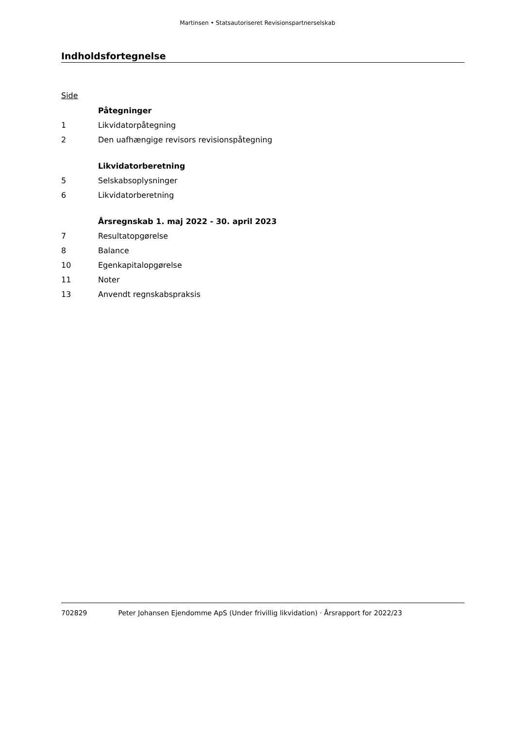Martinsen • Statsautoriseret Revisionspartnerselskab
Indholdsfortegnelse
Side
| | Påtegninger |
| 1 | Likvidatorpåtegning |
| 2 | Den uafhængige revisors revisionspåtegning |
| | Likvidatorberetning |
| 5 | Selskabsoplysninger |
| 6 | Likvidatorberetning |
| | Årsregnskab 1. maj 2022 - 30. april 2023 |
| 7 | Resultatopgørelse |
| 8 | Balance |
| 10 | Egenkapitalopgørelse |
| 11 | Noter |
| 13 | Anvendt regnskabspraksis |
702829 Peter Johansen Ejendomme ApS (Under frivillig likvidation) · Årsrapport for 2022/23